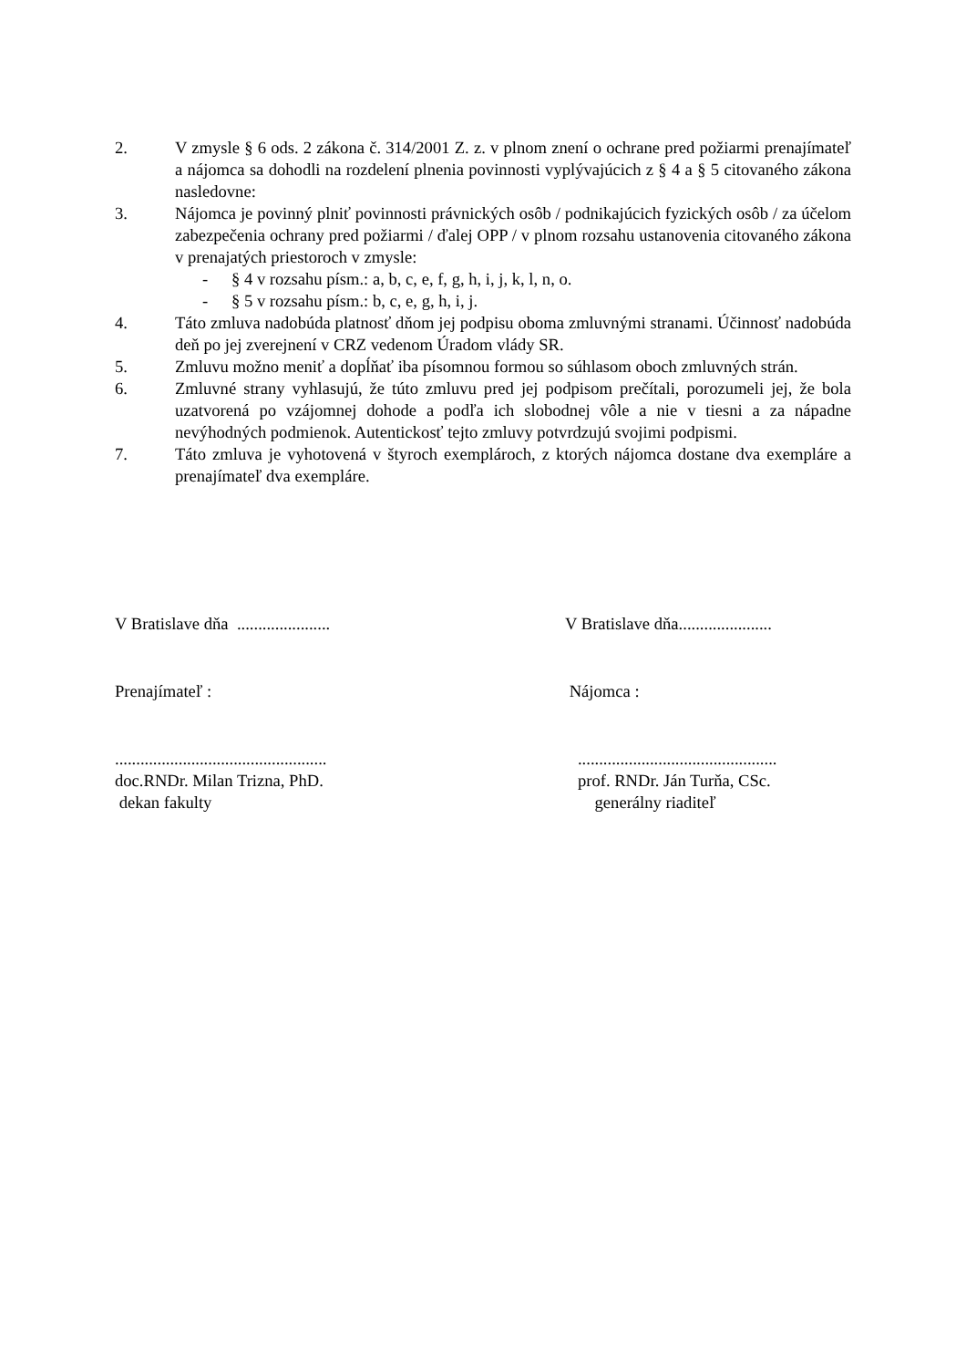2. V zmysle § 6 ods. 2 zákona č. 314/2001 Z. z. v plnom znení o ochrane pred požiarmi prenajímateľ a nájomca sa dohodli na rozdelení plnenia povinnosti vyplývajúcich z § 4 a § 5 citovaného zákona nasledovne:
3. Nájomca je povinný plniť povinnosti právnických osôb / podnikajúcich fyzických osôb / za účelom zabezpečenia ochrany pred požiarmi / ďalej OPP / v plnom rozsahu ustanovenia citovaného zákona v prenajatých priestoroch v zmysle:
- § 4 v rozsahu písm.: a, b, c, e, f, g, h, i, j, k, l, n, o.
- § 5 v rozsahu písm.: b, c, e, g, h, i, j.
4. Táto zmluva nadobúda platnosť dňom jej podpisu oboma zmluvnými stranami. Účinnosť nadobúda deň po jej zverejnení v CRZ vedenom Úradom vlády SR.
5. Zmluvu možno meniť a dopĺňať iba písomnou formou so súhlasom oboch zmluvných strán.
6. Zmluvné strany vyhlasujú, že túto zmluvu pred jej podpisom prečítali, porozumeli jej, že bola uzatvorená po vzájomnej dohode a podľa ich slobodnej vôle a nie v tiesni a za nápadne nevýhodných podmienok. Autentickosť tejto zmluvy potvrdzujú svojimi podpismi.
7. Táto zmluva je vyhotovená v štyroch exemplároch, z ktorých nájomca dostane dva exempláre a prenajímateľ dva exempláre.
V Bratislave dňa ...................... V Bratislave dňa......................
Prenajímateľ : Nájomca :
..................................................
doc.RNDr. Milan Trizna, PhD.
dekan fakulty
...............................................
prof. RNDr. Ján Turňa, CSc.
generálny riaditeľ